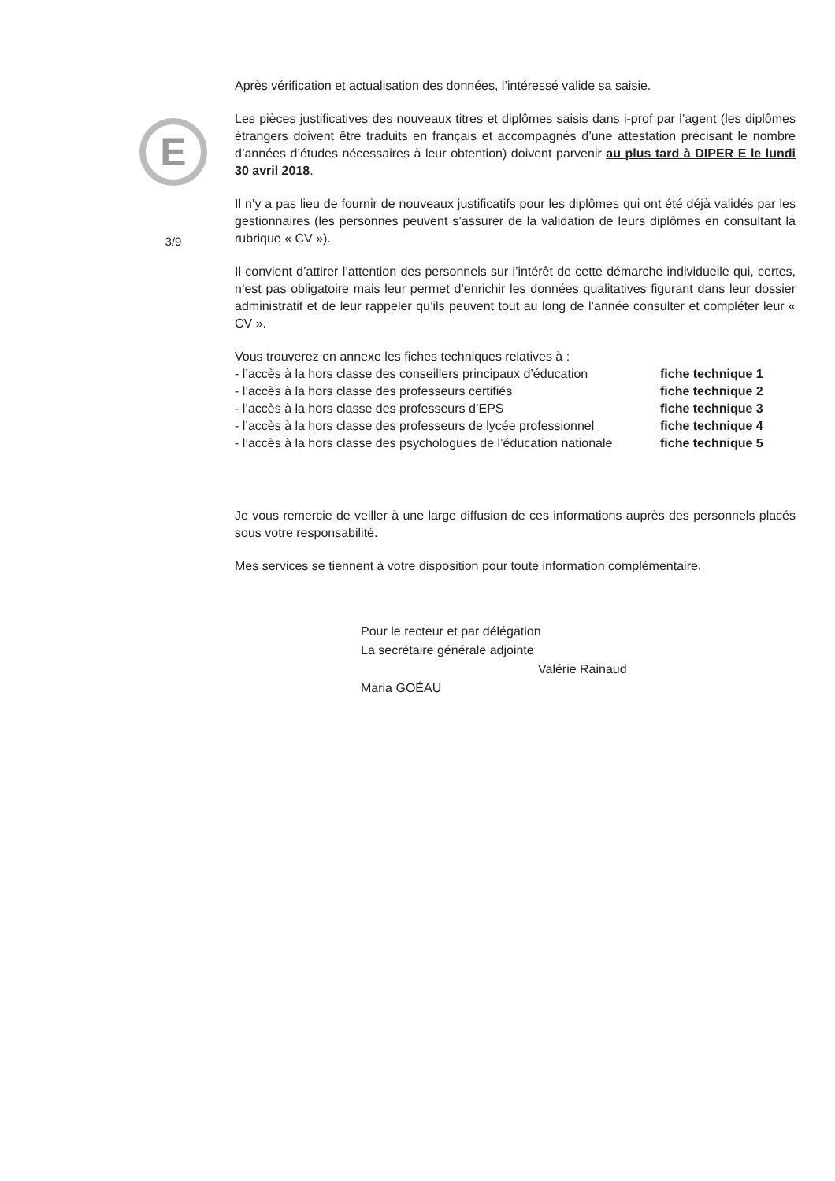E
3/9
Après vérification et actualisation des données, l’intéressé valide sa saisie.
Les pièces justificatives des nouveaux titres et diplômes saisis dans i-prof par l’agent (les diplômes étrangers doivent être traduits en français et accompagnés d’une attestation précisant le nombre d’années d’études nécessaires à leur obtention) doivent parvenir au plus tard à DIPER E le lundi 30 avril 2018.
Il n’y a pas lieu de fournir de nouveaux justificatifs pour les diplômes qui ont été déjà validés par les gestionnaires (les personnes peuvent s’assurer de la validation de leurs diplômes en consultant la rubrique « CV »).
Il convient d’attirer l’attention des personnels sur l’intérêt de cette démarche individuelle qui, certes, n’est pas obligatoire mais leur permet d’enrichir les données qualitatives figurant dans leur dossier administratif et de leur rappeler qu’ils peuvent tout au long de l’année consulter et compléter leur « CV ».
Vous trouverez en annexe les fiches techniques relatives à :
- l’accès à la hors classe des conseillers principaux d’éducation fiche technique 1 - l’accès à la hors classe des professeurs certifiés fiche technique 2 - l’accès à la hors classe des professeurs d’EPS fiche technique 3 - l’accès à la hors classe des professeurs de lycée professionnel fiche technique 4 - l’accès à la hors classe des psychologues de l’éducation nationale fiche technique 5
Je vous remercie de veiller à une large diffusion de ces informations auprès des personnels placés sous votre responsabilité.
Mes services se tiennent à votre disposition pour toute information complémentaire.
Pour le recteur et par délégation
La secrétaire générale adjointe
Valérie Rainaud
Maria GOÉAU